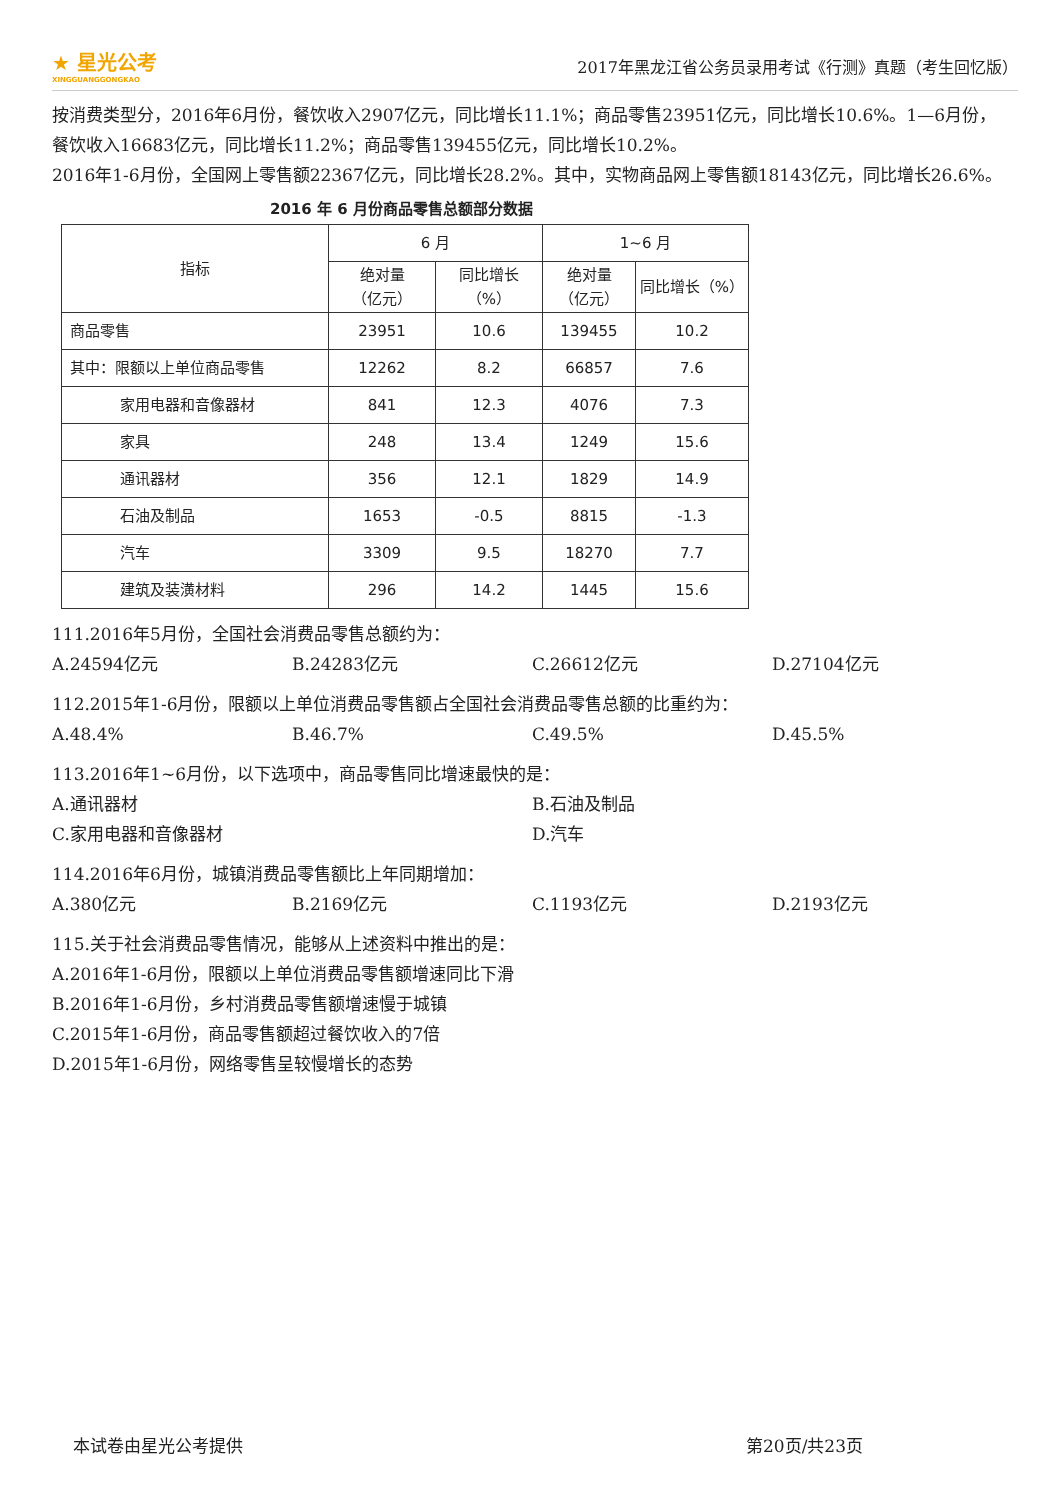★ 星光公考
XINGGUANGGONGKAO
2017年黑龙江省公务员录用考试《行测》真题（考生回忆版）
按消费类型分，2016年6月份，餐饮收入2907亿元，同比增长11.1%；商品零售23951亿元，同比增长10.6%。1—6月份，餐饮收入16683亿元，同比增长11.2%；商品零售139455亿元，同比增长10.2%。
2016年1-6月份，全国网上零售额22367亿元，同比增长28.2%。其中，实物商品网上零售额18143亿元，同比增长26.6%。
2016 年 6 月份商品零售总额部分数据
| 指标 | 6 月 | | 1~6 月 | |
| --- | --- | --- | --- | --- |
| | 绝对量 （亿元） | 同比增长 （%） | 绝对量 （亿元） | 同比增长（%） |
| 商品零售 | 23951 | 10.6 | 139455 | 10.2 |
| 其中：限额以上单位商品零售 | 12262 | 8.2 | 66857 | 7.6 |
| 家用电器和音像器材 | 841 | 12.3 | 4076 | 7.3 |
| 家具 | 248 | 13.4 | 1249 | 15.6 |
| 通讯器材 | 356 | 12.1 | 1829 | 14.9 |
| 石油及制品 | 1653 | -0.5 | 8815 | -1.3 |
| 汽车 | 3309 | 9.5 | 18270 | 7.7 |
| 建筑及装潢材料 | 296 | 14.2 | 1445 | 15.6 |
111.2016年5月份，全国社会消费品零售总额约为：
A.24594亿元 B.24283亿元 C.26612亿元 D.27104亿元
112.2015年1-6月份，限额以上单位消费品零售额占全国社会消费品零售总额的比重约为：
A.48.4% B.46.7% C.49.5% D.45.5%
113.2016年1~6月份，以下选项中，商品零售同比增速最快的是：
A.通讯器材 B.石油及制品
C.家用电器和音像器材 D.汽车
114.2016年6月份，城镇消费品零售额比上年同期增加：
A.380亿元 B.2169亿元 C.1193亿元 D.2193亿元
115.关于社会消费品零售情况，能够从上述资料中推出的是：
A.2016年1-6月份，限额以上单位消费品零售额增速同比下滑
B.2016年1-6月份，乡村消费品零售额增速慢于城镇
C.2015年1-6月份，商品零售额超过餐饮收入的7倍
D.2015年1-6月份，网络零售呈较慢增长的态势
本试卷由星光公考提供 第20页/共23页